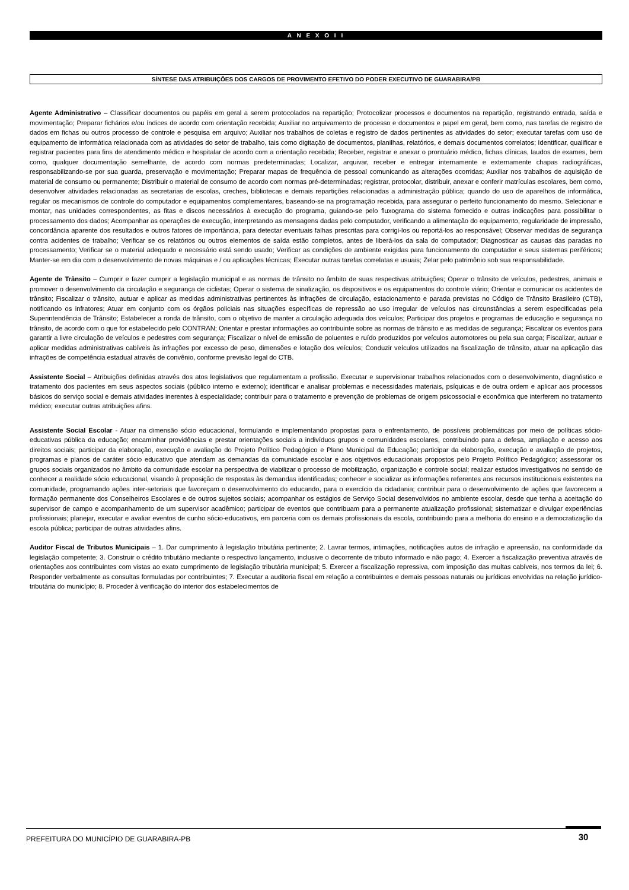A N E X O I I
SÍNTESE DAS ATRIBUIÇÕES DOS CARGOS DE PROVIMENTO EFETIVO DO PODER EXECUTIVO DE GUARABIRA/PB
Agente Administrativo – Classificar documentos ou papéis em geral a serem protocolados na repartição; Protocolizar processos e documentos na repartição, registrando entrada, saída e movimentação; Preparar fichários e/ou índices de acordo com orientação recebida; Auxiliar no arquivamento de processo e documentos e papel em geral, bem como, nas tarefas de registro de dados em fichas ou outros processo de controle e pesquisa em arquivo; Auxiliar nos trabalhos de coletas e registro de dados pertinentes as atividades do setor; executar tarefas com uso de equipamento de informática relacionada com as atividades do setor de trabalho, tais como digitação de documentos, planilhas, relatórios, e demais documentos correlatos; Identificar, qualificar e registrar pacientes para fins de atendimento médico e hospitalar de acordo com a orientação recebida; Receber, registrar e anexar o prontuário médico, fichas clínicas, laudos de exames, bem como, qualquer documentação semelhante, de acordo com normas predeterminadas; Localizar, arquivar, receber e entregar internamente e externamente chapas radiográficas, responsabilizando-se por sua guarda, preservação e movimentação; Preparar mapas de frequência de pessoal comunicando as alterações ocorridas; Auxiliar nos trabalhos de aquisição de material de consumo ou permanente; Distribuir o material de consumo de acordo com normas pré-determinadas; registrar, protocolar, distribuir, anexar e conferir matrículas escolares, bem como, desenvolver atividades relacionadas as secretarias de escolas, creches, bibliotecas e demais repartições relacionadas a administração pública; quando do uso de aparelhos de informática, regular os mecanismos de controle do computador e equipamentos complementares, baseando-se na programação recebida, para assegurar o perfeito funcionamento do mesmo. Selecionar e montar, nas unidades correspondentes, as fitas e discos necessários à execução do programa, guiando-se pelo fluxograma do sistema fornecido e outras indicações para possibilitar o processamento dos dados; Acompanhar as operações de execução, interpretando as mensagens dadas pelo computador, verificando a alimentação do equipamento, regularidade de impressão, concordância aparente dos resultados e outros fatores de importância, para detectar eventuais falhas prescritas para corrigi-los ou reportá-los ao responsável; Observar medidas de segurança contra acidentes de trabalho; Verificar se os relatórios ou outros elementos de saída estão completos, antes de liberá-los da sala do computador; Diagnosticar as causas das paradas no processamento; Verificar se o material adequado e necessário está sendo usado; Verificar as condições de ambiente exigidas para funcionamento do computador e seus sistemas periféricos; Manter-se em dia com o desenvolvimento de novas máquinas e / ou aplicações técnicas; Executar outras tarefas correlatas e usuais; Zelar pelo patrimônio sob sua responsabilidade.
Agente de Trânsito – Cumprir e fazer cumprir a legislação municipal e as normas de trânsito no âmbito de suas respectivas atribuições; Operar o trânsito de veículos, pedestres, animais e promover o desenvolvimento da circulação e segurança de ciclistas; Operar o sistema de sinalização, os dispositivos e os equipamentos do controle viário; Orientar e comunicar os acidentes de trânsito; Fiscalizar o trânsito, autuar e aplicar as medidas administrativas pertinentes às infrações de circulação, estacionamento e parada previstas no Código de Trânsito Brasileiro (CTB), notificando os infratores; Atuar em conjunto com os órgãos policiais nas situações específicas de repressão ao uso irregular de veículos nas circunstâncias a serem especificadas pela Superintendência de Trânsito; Estabelecer a ronda de trânsito, com o objetivo de manter a circulação adequada dos veículos; Participar dos projetos e programas de educação e segurança no trânsito, de acordo com o que for estabelecido pelo CONTRAN; Orientar e prestar informações ao contribuinte sobre as normas de trânsito e as medidas de segurança; Fiscalizar os eventos para garantir a livre circulação de veículos e pedestres com segurança; Fiscalizar o nível de emissão de poluentes e ruído produzidos por veículos automotores ou pela sua carga; Fiscalizar, autuar e aplicar medidas administrativas cabíveis às infrações por excesso de peso, dimensões e lotação dos veículos; Conduzir veículos utilizados na fiscalização de trânsito, atuar na aplicação das infrações de competência estadual através de convênio, conforme previsão legal do CTB.
Assistente Social – Atribuições definidas através dos atos legislativos que regulamentam a profissão. Executar e supervisionar trabalhos relacionados com o desenvolvimento, diagnóstico e tratamento dos pacientes em seus aspectos sociais (público interno e externo); identificar e analisar problemas e necessidades materiais, psíquicas e de outra ordem e aplicar aos processos básicos do serviço social e demais atividades inerentes à especialidade; contribuir para o tratamento e prevenção de problemas de origem psicossocial e econômica que interferem no tratamento médico; executar outras atribuições afins.
Assistente Social Escolar - Atuar na dimensão sócio educacional, formulando e implementando propostas para o enfrentamento, de possíveis problemáticas por meio de políticas sócio-educativas pública da educação; encaminhar providências e prestar orientações sociais a indivíduos grupos e comunidades escolares, contribuindo para a defesa, ampliação e acesso aos direitos sociais; participar da elaboração, execução e avaliação do Projeto Político Pedagógico e Plano Municipal da Educação; participar da elaboração, execução e avaliação de projetos, programas e planos de caráter sócio educativo que atendam as demandas da comunidade escolar e aos objetivos educacionais propostos pelo Projeto Político Pedagógico; assessorar os grupos sociais organizados no âmbito da comunidade escolar na perspectiva de viabilizar o processo de mobilização, organização e controle social; realizar estudos investigativos no sentido de conhecer a realidade sócio educacional, visando à proposição de respostas às demandas identificadas; conhecer e socializar as informações referentes aos recursos institucionais existentes na comunidade, programando ações inter-setoriais que favoreçam o desenvolvimento do educando, para o exercício da cidadania; contribuir para o desenvolvimento de ações que favorecem a formação permanente dos Conselheiros Escolares e de outros sujeitos sociais; acompanhar os estágios de Serviço Social desenvolvidos no ambiente escolar, desde que tenha a aceitação do supervisor de campo e acompanhamento de um supervisor acadêmico; participar de eventos que contribuam para a permanente atualização profissional; sistematizar e divulgar experiências profissionais; planejar, executar e avaliar eventos de cunho sócio-educativos, em parceria com os demais profissionais da escola, contribuindo para a melhoria do ensino e a democratização da escola pública; participar de outras atividades afins.
Auditor Fiscal de Tributos Municipais – 1. Dar cumprimento à legislação tributária pertinente; 2. Lavrar termos, intimações, notificações autos de infração e apreensão, na conformidade da legislação competente; 3. Construir o crédito tributário mediante o respectivo lançamento, inclusive o decorrente de tributo informado e não pago; 4. Exercer a fiscalização preventiva através de orientações aos contribuintes com vistas ao exato cumprimento de legislação tributária municipal; 5. Exercer a fiscalização repressiva, com imposição das multas cabíveis, nos termos da lei; 6. Responder verbalmente as consultas formuladas por contribuintes; 7. Executar a auditoria fiscal em relação a contribuintes e demais pessoas naturais ou jurídicas envolvidas na relação jurídico-tributária do município; 8. Proceder à verificação do interior dos estabelecimentos de
PREFEITURA DO MUNICÍPIO DE GUARABIRA-PB 30